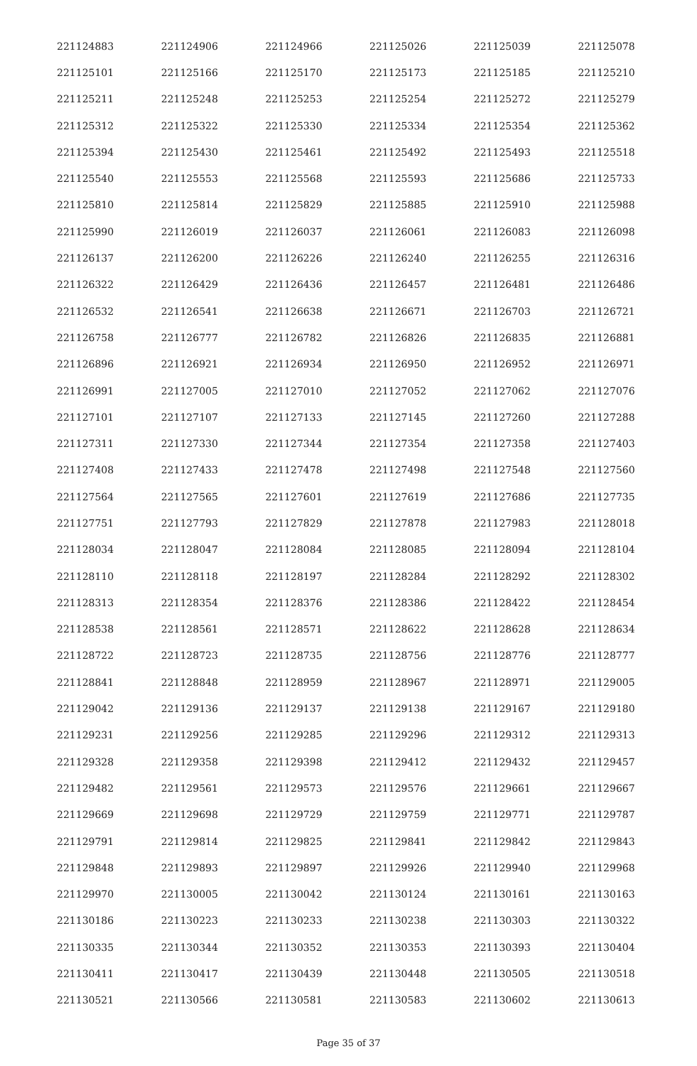| 221124883 | 221124906 | 221124966 | 221125026 | 221125039 | 221125078 |
| 221125101 | 221125166 | 221125170 | 221125173 | 221125185 | 221125210 |
| 221125211 | 221125248 | 221125253 | 221125254 | 221125272 | 221125279 |
| 221125312 | 221125322 | 221125330 | 221125334 | 221125354 | 221125362 |
| 221125394 | 221125430 | 221125461 | 221125492 | 221125493 | 221125518 |
| 221125540 | 221125553 | 221125568 | 221125593 | 221125686 | 221125733 |
| 221125810 | 221125814 | 221125829 | 221125885 | 221125910 | 221125988 |
| 221125990 | 221126019 | 221126037 | 221126061 | 221126083 | 221126098 |
| 221126137 | 221126200 | 221126226 | 221126240 | 221126255 | 221126316 |
| 221126322 | 221126429 | 221126436 | 221126457 | 221126481 | 221126486 |
| 221126532 | 221126541 | 221126638 | 221126671 | 221126703 | 221126721 |
| 221126758 | 221126777 | 221126782 | 221126826 | 221126835 | 221126881 |
| 221126896 | 221126921 | 221126934 | 221126950 | 221126952 | 221126971 |
| 221126991 | 221127005 | 221127010 | 221127052 | 221127062 | 221127076 |
| 221127101 | 221127107 | 221127133 | 221127145 | 221127260 | 221127288 |
| 221127311 | 221127330 | 221127344 | 221127354 | 221127358 | 221127403 |
| 221127408 | 221127433 | 221127478 | 221127498 | 221127548 | 221127560 |
| 221127564 | 221127565 | 221127601 | 221127619 | 221127686 | 221127735 |
| 221127751 | 221127793 | 221127829 | 221127878 | 221127983 | 221128018 |
| 221128034 | 221128047 | 221128084 | 221128085 | 221128094 | 221128104 |
| 221128110 | 221128118 | 221128197 | 221128284 | 221128292 | 221128302 |
| 221128313 | 221128354 | 221128376 | 221128386 | 221128422 | 221128454 |
| 221128538 | 221128561 | 221128571 | 221128622 | 221128628 | 221128634 |
| 221128722 | 221128723 | 221128735 | 221128756 | 221128776 | 221128777 |
| 221128841 | 221128848 | 221128959 | 221128967 | 221128971 | 221129005 |
| 221129042 | 221129136 | 221129137 | 221129138 | 221129167 | 221129180 |
| 221129231 | 221129256 | 221129285 | 221129296 | 221129312 | 221129313 |
| 221129328 | 221129358 | 221129398 | 221129412 | 221129432 | 221129457 |
| 221129482 | 221129561 | 221129573 | 221129576 | 221129661 | 221129667 |
| 221129669 | 221129698 | 221129729 | 221129759 | 221129771 | 221129787 |
| 221129791 | 221129814 | 221129825 | 221129841 | 221129842 | 221129843 |
| 221129848 | 221129893 | 221129897 | 221129926 | 221129940 | 221129968 |
| 221129970 | 221130005 | 221130042 | 221130124 | 221130161 | 221130163 |
| 221130186 | 221130223 | 221130233 | 221130238 | 221130303 | 221130322 |
| 221130335 | 221130344 | 221130352 | 221130353 | 221130393 | 221130404 |
| 221130411 | 221130417 | 221130439 | 221130448 | 221130505 | 221130518 |
| 221130521 | 221130566 | 221130581 | 221130583 | 221130602 | 221130613 |
Page 35 of 37